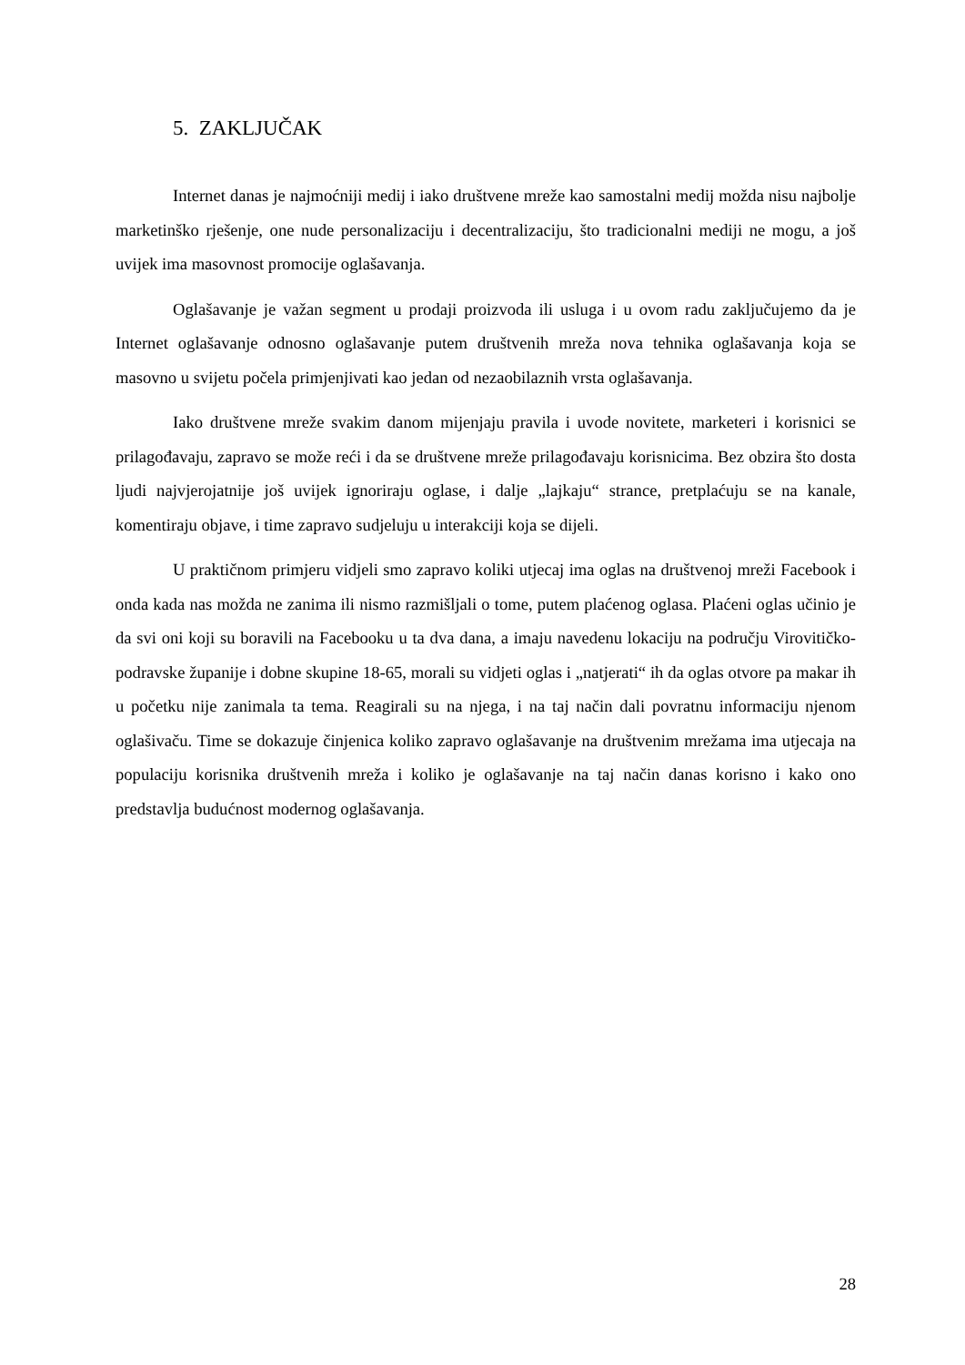5. ZAKLJUČAK
Internet danas je najmoćniji medij i iako društvene mreže kao samostalni medij možda nisu najbolje marketinško rješenje, one nude personalizaciju i decentralizaciju, što tradicionalni mediji ne mogu, a još uvijek ima masovnost promocije oglašavanja.
Oglašavanje je važan segment u prodaji proizvoda ili usluga i u ovom radu zaključujemo da je Internet oglašavanje odnosno oglašavanje putem društvenih mreža nova tehnika oglašavanja koja se masovno u svijetu počela primjenjivati kao jedan od nezaobilaznih vrsta oglašavanja.
Iako društvene mreže svakim danom mijenjaju pravila i uvode novitete, marketeri i korisnici se prilagođavaju, zapravo se može reći i da se društvene mreže prilagođavaju korisnicima. Bez obzira što dosta ljudi najvjerojatnije još uvijek ignoriraju oglase, i dalje „lajkaju“ strance, pretplaćuju se na kanale, komentiraju objave, i time zapravo sudjeluju u interakciji koja se dijeli.
U praktičnom primjeru vidjeli smo zapravo koliki utjecaj ima oglas na društvenoj mreži Facebook i onda kada nas možda ne zanima ili nismo razmišljali o tome, putem plaćenog oglasa. Plaćeni oglas učinio je da svi oni koji su boravili na Facebooku u ta dva dana, a imaju navedenu lokaciju na području Virovitičko-podravske županije i dobne skupine 18-65, morali su vidjeti oglas i „natjerati“ ih da oglas otvore pa makar ih u početku nije zanimala ta tema. Reagirali su na njega, i na taj način dali povratnu informaciju njenom oglašivaču. Time se dokazuje činjenica koliko zapravo oglašavanje na društvenim mrežama ima utjecaja na populaciju korisnika društvenih mreža i koliko je oglašavanje na taj način danas korisno i kako ono predstavlja budućnost modernog oglašavanja.
28